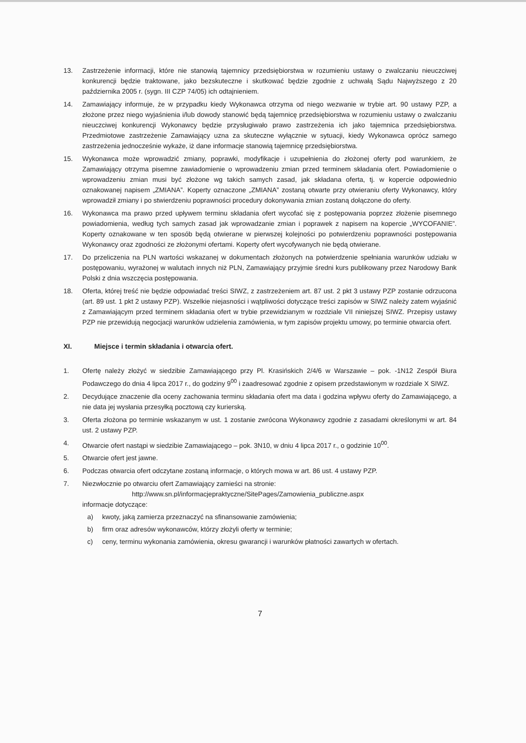13. Zastrzeżenie informacji, które nie stanowią tajemnicy przedsiębiorstwa w rozumieniu ustawy o zwalczaniu nieuczciwej konkurencji będzie traktowane, jako bezskuteczne i skutkować będzie zgodnie z uchwałą Sądu Najwyższego z 20 października 2005 r. (sygn. III CZP 74/05) ich odtajnieniem.
14. Zamawiający informuje, że w przypadku kiedy Wykonawca otrzyma od niego wezwanie w trybie art. 90 ustawy PZP, a złożone przez niego wyjaśnienia i/lub dowody stanowić będą tajemnicę przedsiębiorstwa w rozumieniu ustawy o zwalczaniu nieuczciwej konkurencji Wykonawcy będzie przysługiwało prawo zastrzeżenia ich jako tajemnica przedsiębiorstwa. Przedmiotowe zastrzeżenie Zamawiający uzna za skuteczne wyłącznie w sytuacji, kiedy Wykonawca oprócz samego zastrzeżenia jednocześnie wykaże, iż dane informacje stanowią tajemnicę przedsiębiorstwa.
15. Wykonawca może wprowadzić zmiany, poprawki, modyfikacje i uzupełnienia do złożonej oferty pod warunkiem, że Zamawiający otrzyma pisemne zawiadomienie o wprowadzeniu zmian przed terminem składania ofert. Powiadomienie o wprowadzeniu zmian musi być złożone wg takich samych zasad, jak składana oferta, tj. w kopercie odpowiednio oznakowanej napisem „ZMIANA”. Koperty oznaczone „ZMIANA” zostaną otwarte przy otwieraniu oferty Wykonawcy, który wprowadził zmiany i po stwierdzeniu poprawności procedury dokonywania zmian zostaną dołączone do oferty.
16. Wykonawca ma prawo przed upływem terminu składania ofert wycofać się z postępowania poprzez złożenie pisemnego powiadomienia, według tych samych zasad jak wprowadzanie zmian i poprawek z napisem na kopercie „WYCOFANIE”. Koperty oznakowane w ten sposób będą otwierane w pierwszej kolejności po potwierdzeniu poprawności postępowania Wykonawcy oraz zgodności ze złożonymi ofertami. Koperty ofert wycofywanych nie będą otwierane.
17. Do przeliczenia na PLN wartości wskazanej w dokumentach złożonych na potwierdzenie spełniania warunków udziału w postępowaniu, wyrażonej w walutach innych niż PLN, Zamawiający przyjmie średni kurs publikowany przez Narodowy Bank Polski z dnia wszczęcia postępowania.
18. Oferta, której treść nie będzie odpowiadać treści SIWZ, z zastrzeżeniem art. 87 ust. 2 pkt 3 ustawy PZP zostanie odrzucona (art. 89 ust. 1 pkt 2 ustawy PZP). Wszelkie niejasności i wątpliwości dotyczące treści zapisów w SIWZ należy zatem wyjaśnić z Zamawiającym przed terminem składania ofert w trybie przewidzianym w rozdziale VII niniejszej SIWZ. Przepisy ustawy PZP nie przewidują negocjacji warunków udzielenia zamówienia, w tym zapisów projektu umowy, po terminie otwarcia ofert.
XI. Miejsce i termin składania i otwarcia ofert.
1. Ofertę należy złożyć w siedzibie Zamawiającego przy Pl. Krasińskich 2/4/6 w Warszawie – pok. -1N12 Zespół Biura Podawczego do dnia 4 lipca 2017 r., do godziny 9<sup>00</sup> i zaadresować zgodnie z opisem przedstawionym w rozdziale X SIWZ.
2. Decydujące znaczenie dla oceny zachowania terminu składania ofert ma data i godzina wpływu oferty do Zamawiającego, a nie data jej wysłania przesyłką pocztową czy kurierską.
3. Oferta złożona po terminie wskazanym w ust. 1 zostanie zwrócona Wykonawcy zgodnie z zasadami określonymi w art. 84 ust. 2 ustawy PZP.
4. Otwarcie ofert nastąpi w siedzibie Zamawiającego – pok. 3N10, w dniu 4 lipca 2017 r., o godzinie 10<sup>00</sup>.
5. Otwarcie ofert jest jawne.
6. Podczas otwarcia ofert odczytane zostaną informacje, o których mowa w art. 86 ust. 4 ustawy PZP.
7. Niezwłocznie po otwarciu ofert Zamawiający zamieści na stronie:
http://www.sn.pl/informacjepraktyczne/SitePages/Zamowienia_publiczne.aspx
informacje dotyczące:
a) kwoty, jaką zamierza przeznaczyć na sfinansowanie zamówienia;
b) firm oraz adresów wykonawców, którzy złożyli oferty w terminie;
c) ceny, terminu wykonania zamówienia, okresu gwarancji i warunków płatności zawartych w ofertach.
7